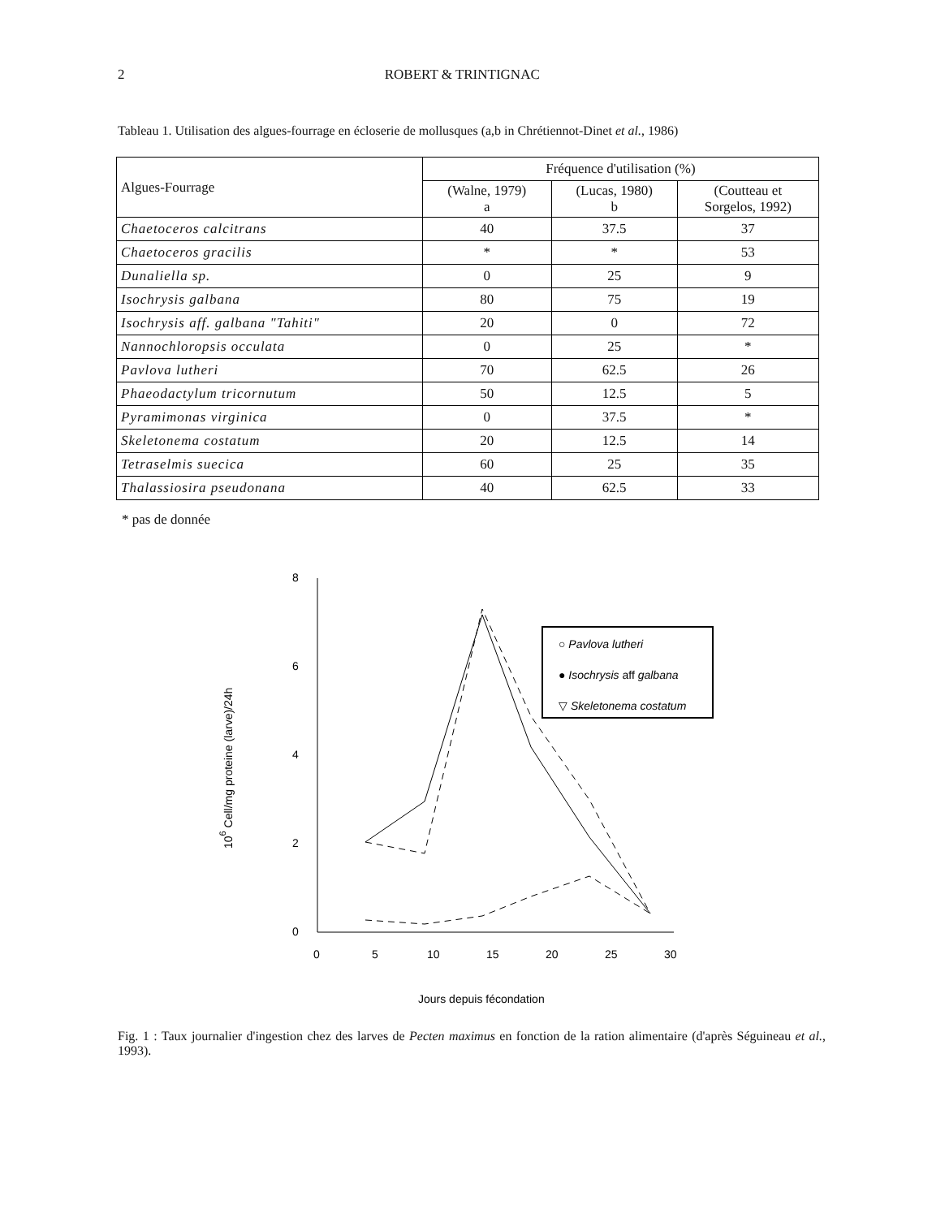2 ROBERT & TRINTIGNAC
Tableau 1. Utilisation des algues-fourrage en écloserie de mollusques (a,b in Chrétiennot-Dinet et al., 1986)
| Algues-Fourrage | Fréquence d'utilisation (%) | | |
| --- | --- | --- | --- |
| | (Walne, 1979) a | (Lucas, 1980) b | (Coutteau et Sorgelos, 1992) |
| Chaetoceros calcitrans | 40 | 37.5 | 37 |
| Chaetoceros gracilis | * | * | 53 |
| Dunaliella sp. | 0 | 25 | 9 |
| Isochrysis galbana | 80 | 75 | 19 |
| Isochrysis aff. galbana "Tahiti" | 20 | 0 | 72 |
| Nannochloropsis occulata | 0 | 25 | * |
| Pavlova lutheri | 70 | 62.5 | 26 |
| Phaeodactylum tricornutum | 50 | 12.5 | 5 |
| Pyramimonas virginica | 0 | 37.5 | * |
| Skeletonema costatum | 20 | 12.5 | 14 |
| Tetraselmis suecica | 60 | 25 | 35 |
| Thalassiosira pseudonana | 40 | 62.5 | 33 |
* pas de donnée
8
6
4
2
0
0
5
10
15
20
25
30
106 Cell/mg proteine (larve)/24h
Jours depuis fécondation
○ Pavlova lutheri
● Isochrysis aff galbana
▽ Skeletonema costatum
Fig. 1 : Taux journalier d'ingestion chez des larves de Pecten maximus en fonction de la ration alimentaire (d'après Séguineau et al., 1993).